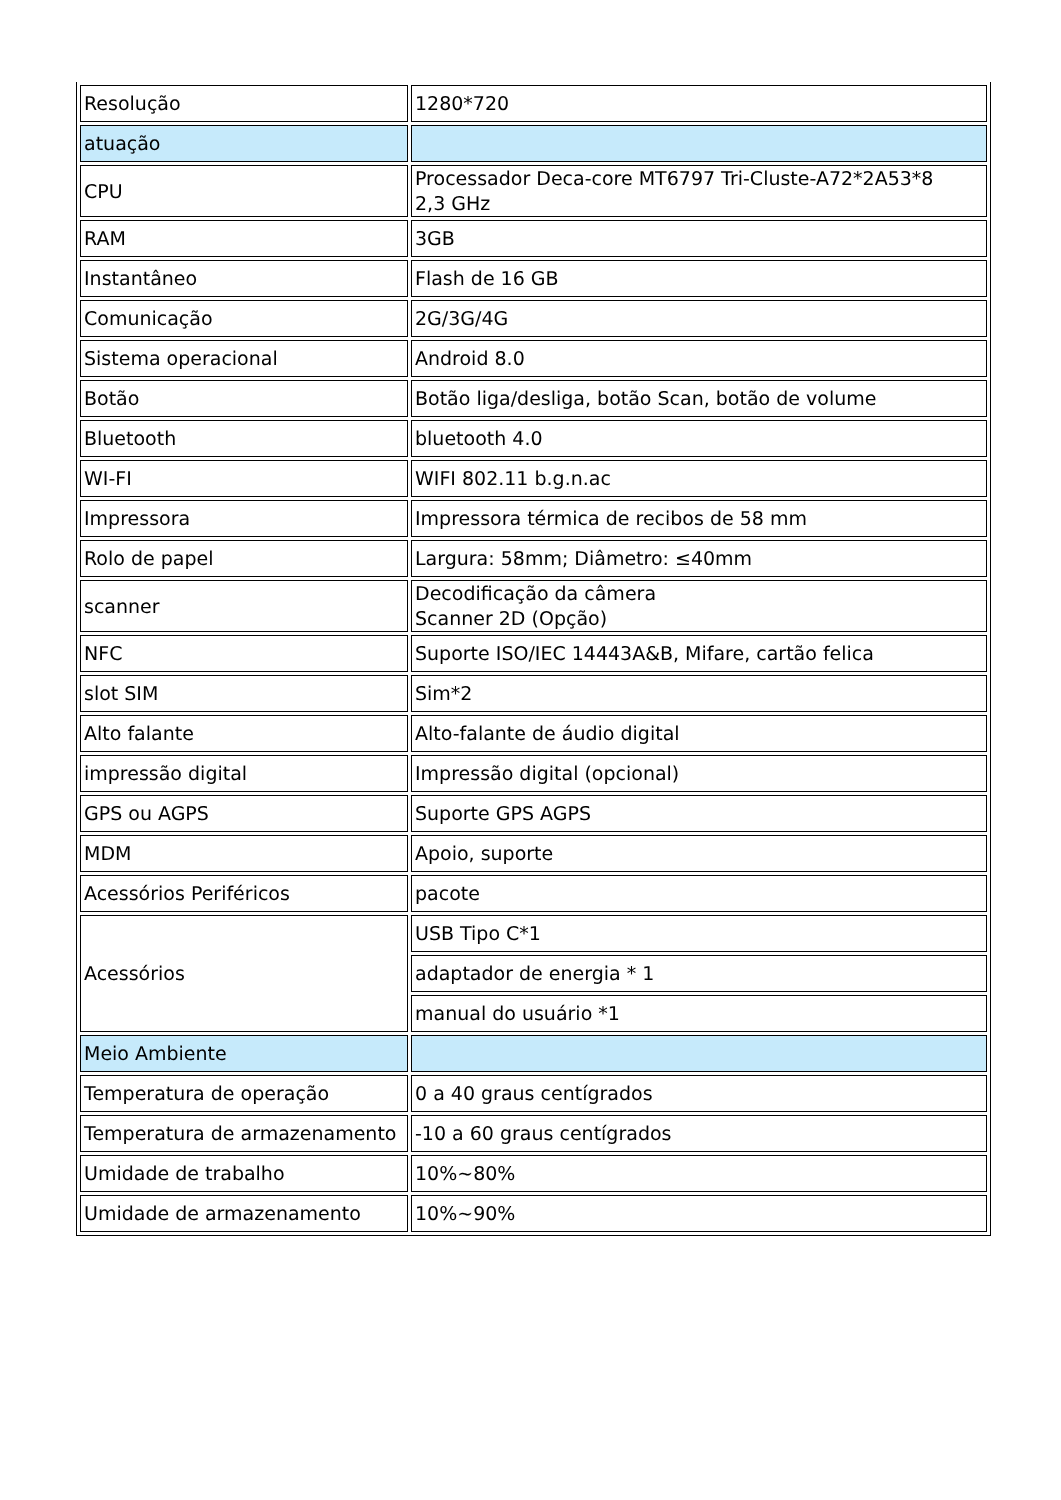| Resolução | 1280*720 |
| atuação | |
| CPU | Processador Deca-core MT6797 Tri-Cluste-A72*2A53*8 2,3 GHz |
| RAM | 3GB |
| Instantâneo | Flash de 16 GB |
| Comunicação | 2G/3G/4G |
| Sistema operacional | Android 8.0 |
| Botão | Botão liga/desliga, botão Scan, botão de volume |
| Bluetooth | bluetooth 4.0 |
| WI-FI | WIFI 802.11 b.g.n.ac |
| Impressora | Impressora térmica de recibos de 58 mm |
| Rolo de papel | Largura: 58mm; Diâmetro: ≤40mm |
| scanner | Decodificação da câmera Scanner 2D (Opção) |
| NFC | Suporte ISO/IEC 14443A&B, Mifare, cartão felica |
| slot SIM | Sim*2 |
| Alto falante | Alto-falante de áudio digital |
| impressão digital | Impressão digital (opcional) |
| GPS ou AGPS | Suporte GPS AGPS |
| MDM | Apoio, suporte |
| Acessórios Periféricos | pacote |
| Acessórios | USB Tipo C*1 |
| | adaptador de energia * 1 |
| | manual do usuário *1 |
| Meio Ambiente | |
| Temperatura de operação | 0 a 40 graus centígrados |
| Temperatura de armazenamento | -10 a 60 graus centígrados |
| Umidade de trabalho | 10%~80% |
| Umidade de armazenamento | 10%~90% |